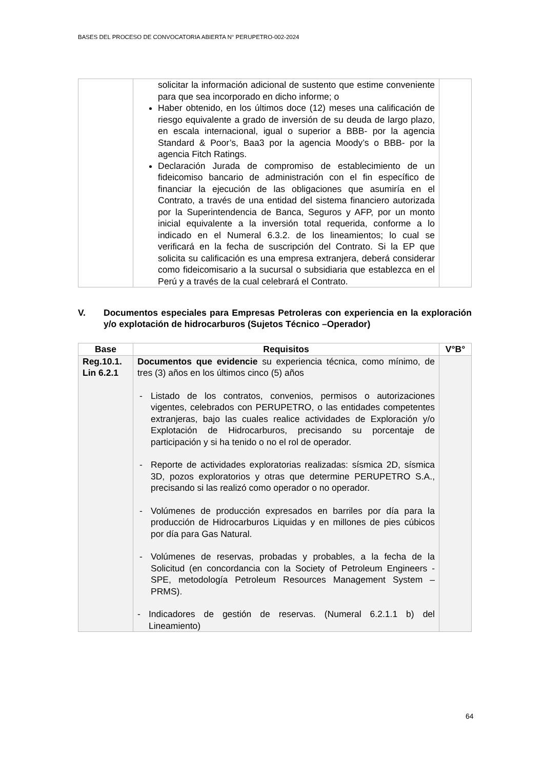BASES DEL PROCESO DE CONVOCATORIA ABIERTA N° PERUPETRO-002-2024
| | solicitar la información adicional de sustento que estime conveniente para que sea incorporado en dicho informe; o Haber obtenido, en los últimos doce (12) meses una calificación de riesgo equivalente a grado de inversión de su deuda de largo plazo, en escala internacional, igual o superior a BBB- por la agencia Standard & Poor’s, Baa3 por la agencia Moody’s o BBB- por la agencia Fitch Ratings. Declaración Jurada de compromiso de establecimiento de un fideicomiso bancario de administración con el fin específico de financiar la ejecución de las obligaciones que asumiría en el Contrato, a través de una entidad del sistema financiero autorizada por la Superintendencia de Banca, Seguros y AFP, por un monto inicial equivalente a la inversión total requerida, conforme a lo indicado en el Numeral 6.3.2. de los lineamientos; lo cual se verificará en la fecha de suscripción del Contrato. Si la EP que solicita su calificación es una empresa extranjera, deberá considerar como fideicomisario a la sucursal o subsidiaria que establezca en el Perú y a través de la cual celebrará el Contrato. | |
V. Documentos especiales para Empresas Petroleras con experiencia en la exploración y/o explotación de hidrocarburos (Sujetos Técnico –Operador)
| Base | Requisitos | V°B° |
| --- | --- | --- |
| Reg.10.1. Lin 6.2.1 | Documentos que evidencie su experiencia técnica, como mínimo, de tres (3) años en los últimos cinco (5) años - Listado de los contratos, convenios, permisos o autorizaciones vigentes, celebrados con PERUPETRO, o las entidades competentes extranjeras, bajo las cuales realice actividades de Exploración y/o Explotación de Hidrocarburos, precisando su porcentaje de participación y si ha tenido o no el rol de operador. - Reporte de actividades exploratorias realizadas: sísmica 2D, sísmica 3D, pozos exploratorios y otras que determine PERUPETRO S.A., precisando si las realizó como operador o no operador. - Volúmenes de producción expresados en barriles por día para la producción de Hidrocarburos Liquidas y en millones de pies cúbicos por día para Gas Natural. - Volúmenes de reservas, probadas y probables, a la fecha de la Solicitud (en concordancia con la Society of Petroleum Engineers - SPE, metodología Petroleum Resources Management System – PRMS). - Indicadores de gestión de reservas. (Numeral 6.2.1.1 b) del Lineamiento) | |
64